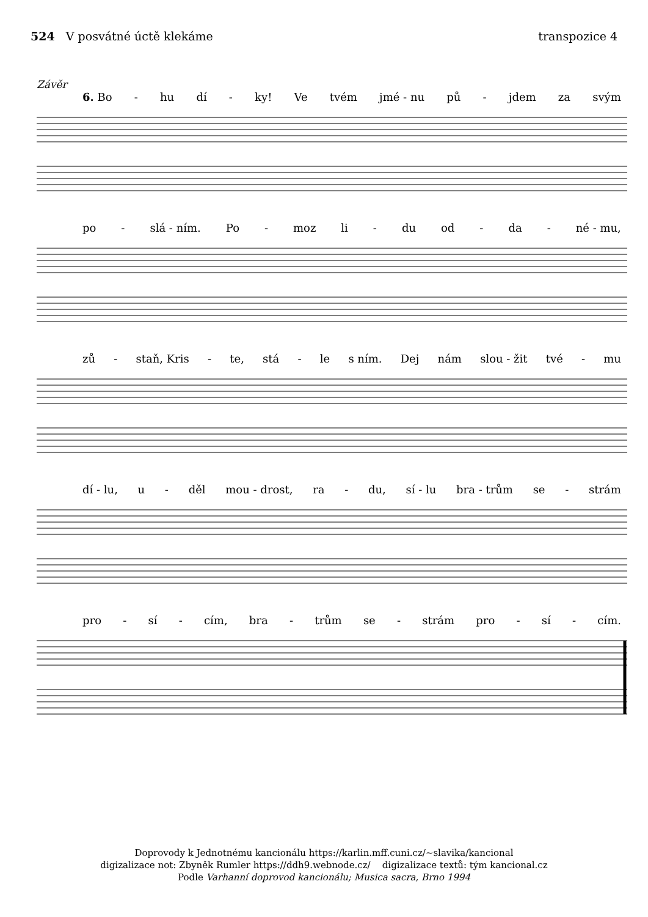524 V posvátné úctě klekáme transpozice 4
Závěr
6. Bo - hu dí - ky! Ve tvém jmé - nu pů - jdem za svým
po - slá - ním. Po - moz li - du od - da - né - mu,
zů - staň, Kris - te, stá - le s ním. Dej nám slou - žit tvé - mu
dí - lu, u - děl mou - drost, ra - du, sí - lu bra - trům se - strám
pro - sí - cím, bra - trům se - strám pro - sí - cím.
Doprovody k Jednotnému kancionálu https://karlin.mff.cuni.cz/~slavika/kancional
digizalizace not: Zbyněk Rumler https://ddh9.webnode.cz/ digizalizace textů: tým kancional.cz
Podle Varhanní doprovod kancionálu; Musica sacra, Brno 1994